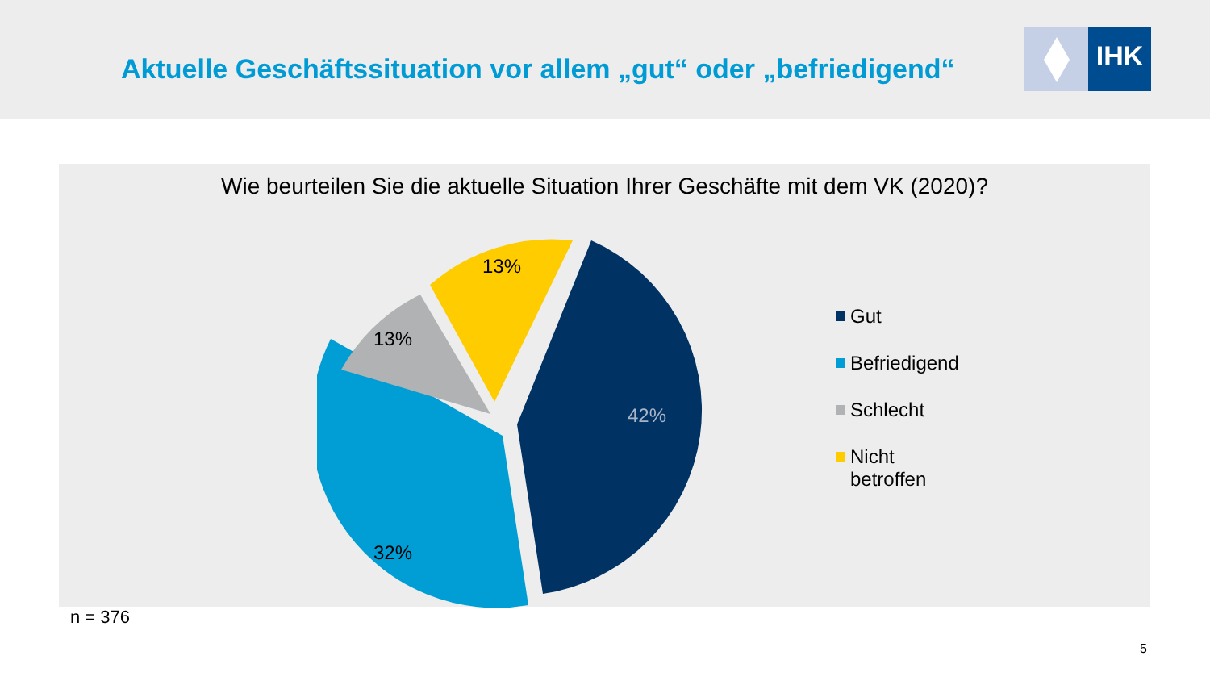Aktuelle Geschäftssituation vor allem „gut“ oder „befriedigend“
IHK
Wie beurteilen Sie die aktuelle Situation Ihrer Geschäfte mit dem VK (2020)?
42%
32%
13%
13%
Gut
Befriedigend
Schlecht
Nicht
betroffen
n = 376
5